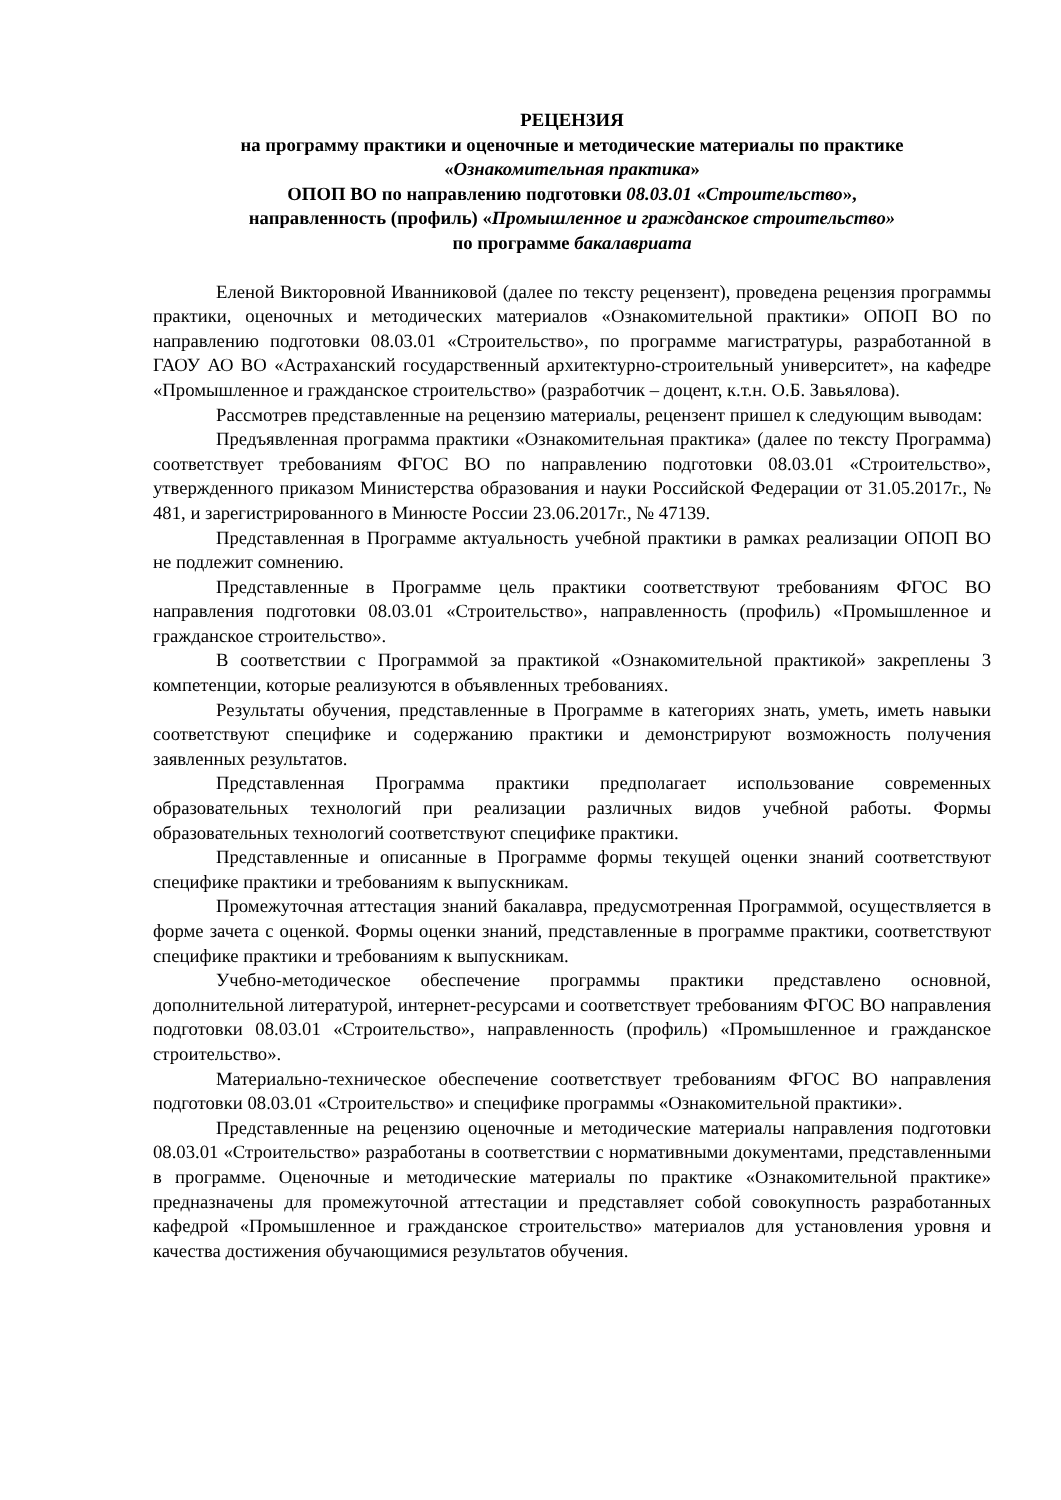РЕЦЕНЗИЯ
на программу практики и оценочные и методические материалы по практике
«Ознакомительная практика»
ОПОП ВО по направлению подготовки 08.03.01 «Строительство»,
направленность (профиль) «Промышленное и гражданское строительство»
по программе бакалавриата
Еленой Викторовной Иванниковой (далее по тексту рецензент), проведена рецензия программы практики, оценочных и методических материалов «Ознакомительной практики» ОПОП ВО по направлению подготовки 08.03.01 «Строительство», по программе магистратуры, разработанной в ГАОУ АО ВО «Астраханский государственный архитектурно-строительный университет», на кафедре «Промышленное и гражданское строительство» (разработчик – доцент, к.т.н. О.Б. Завьялова).
Рассмотрев представленные на рецензию материалы, рецензент пришел к следующим выводам:
Предъявленная программа практики «Ознакомительная практика» (далее по тексту Программа) соответствует требованиям ФГОС ВО по направлению подготовки 08.03.01 «Строительство», утвержденного приказом Министерства образования и науки Российской Федерации от 31.05.2017г., № 481, и зарегистрированного в Минюсте России 23.06.2017г., № 47139.
Представленная в Программе актуальность учебной практики в рамках реализации ОПОП ВО не подлежит сомнению.
Представленные в Программе цель практики соответствуют требованиям ФГОС ВО направления подготовки 08.03.01 «Строительство», направленность (профиль) «Промышленное и гражданское строительство».
В соответствии с Программой за практикой «Ознакомительной практикой» закреплены 3 компетенции, которые реализуются в объявленных требованиях.
Результаты обучения, представленные в Программе в категориях знать, уметь, иметь навыки соответствуют специфике и содержанию практики и демонстрируют возможность получения заявленных результатов.
Представленная Программа практики предполагает использование современных образовательных технологий при реализации различных видов учебной работы. Формы образовательных технологий соответствуют специфике практики.
Представленные и описанные в Программе формы текущей оценки знаний соответствуют специфике практики и требованиям к выпускникам.
Промежуточная аттестация знаний бакалавра, предусмотренная Программой, осуществляется в форме зачета с оценкой. Формы оценки знаний, представленные в программе практики, соответствуют специфике практики и требованиям к выпускникам.
Учебно-методическое обеспечение программы практики представлено основной, дополнительной литературой, интернет-ресурсами и соответствует требованиям ФГОС ВО направления подготовки 08.03.01 «Строительство», направленность (профиль) «Промышленное и гражданское строительство».
Материально-техническое обеспечение соответствует требованиям ФГОС ВО направления подготовки 08.03.01 «Строительство» и специфике программы «Ознакомительной практики».
Представленные на рецензию оценочные и методические материалы направления подготовки 08.03.01 «Строительство» разработаны в соответствии с нормативными документами, представленными в программе. Оценочные и методические материалы по практике «Ознакомительной практике» предназначены для промежуточной аттестации и представляет собой совокупность разработанных кафедрой «Промышленное и гражданское строительство» материалов для установления уровня и качества достижения обучающимися результатов обучения.